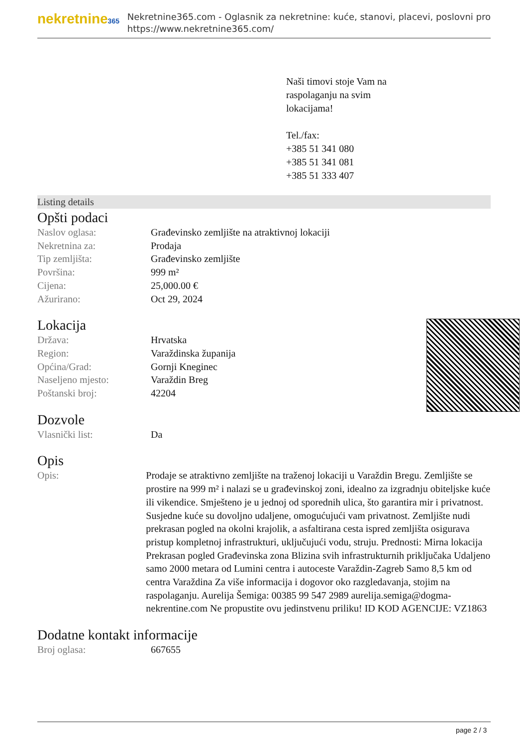nekretnine365
Nekretnine365.com - Oglasnik za nekretnine: kuće, stanovi, placevi, poslovni pro
https://www.nekretnine365.com/
Naši timovi stoje Vam na
raspolaganju na svim
lokacijama!
Tel./fax:
+385 51 341 080
+385 51 341 081
+385 51 333 407
Listing details
Opšti podaci
| Naslov oglasa: | Građevinsko zemljište na atraktivnoj lokaciji |
| Nekretnina za: | Prodaja |
| Tip zemljišta: | Građevinsko zemljište |
| Površina: | 999 m² |
| Cijena: | 25,000.00 € |
| Ažurirano: | Oct 29, 2024 |
Lokacija
| Država: | Hrvatska |
| Region: | Varaždinska županija |
| Općina/Grad: | Gornji Kneginec |
| Naseljeno mjesto: | Varaždin Breg |
| Poštanski broj: | 42204 |
Dozvole
| Vlasnički list: | Da |
Opis
| Opis: | Prodaje se atraktivno zemljište na traženoj lokaciji u Varaždin Bregu. Zemljište se prostire na 999 m² i nalazi se u građevinskoj zoni, idealno za izgradnju obiteljske kuće ili vikendice. Smješteno je u jednoj od sporednih ulica, što garantira mir i privatnost. Susjedne kuće su dovoljno udaljene, omogućujući vam privatnost. Zemljište nudi prekrasan pogled na okolni krajolik, a asfaltirana cesta ispred zemljišta osigurava pristup kompletnoj infrastrukturi, uključujući vodu, struju. Prednosti: Mirna lokacija Prekrasan pogled Građevinska zona Blizina svih infrastrukturnih priključaka Udaljeno samo 2000 metara od Lumini centra i autoceste Varaždin-Zagreb Samo 8,5 km od centra Varaždina Za više informacija i dogovor oko razgledavanja, stojim na raspolaganju. Aurelija Šemiga: 00385 99 547 2989 aurelija.semiga@dogma-nekrentine.com Ne propustite ovu jedinstvenu priliku! ID KOD AGENCIJE: VZ1863 |
Dodatne kontakt informacije
| Broj oglasa: | 667655 |
page 2 / 3